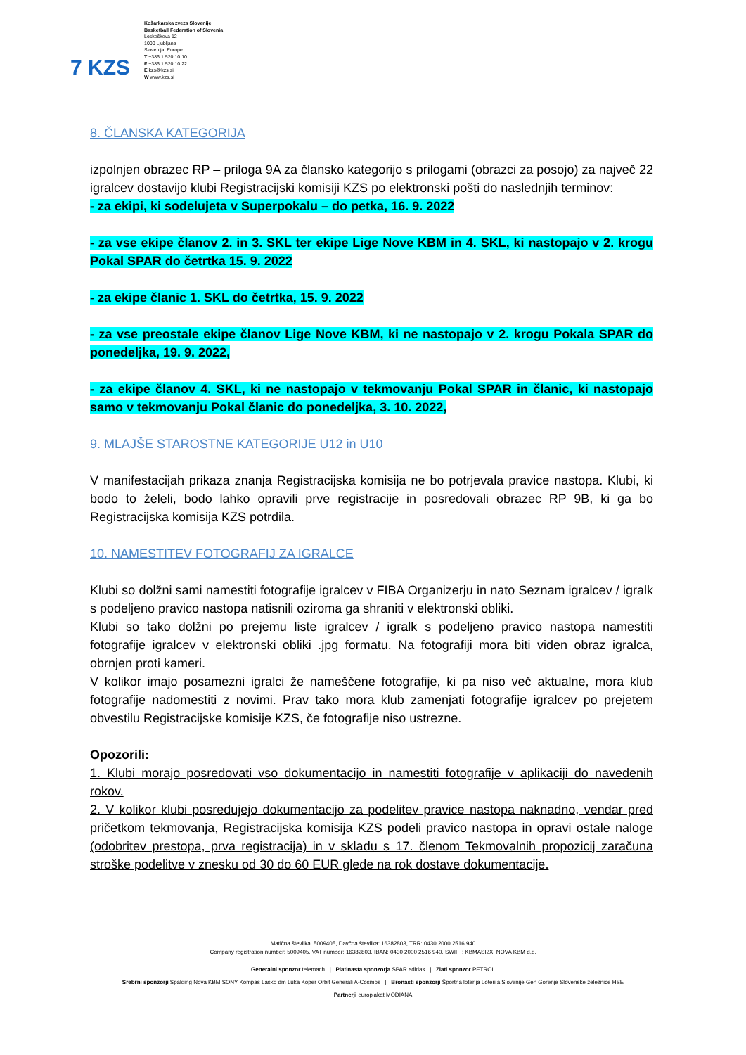7 KZS
Košarkarska zveza Slovenije
Basketball Federation of Slovenia
Leskoškova 12
1000 Ljubljana
Slovenija, Europe
T +386 1 520 10 10
F +386 1 520 10 22
E kzs@kzs.si
W www.kzs.si
8. ČLANSKA KATEGORIJA
izpolnjen obrazec RP – priloga 9A za člansko kategorijo s prilogami (obrazci za posojo) za največ 22 igralcev dostavijo klubi Registracijski komisiji KZS po elektronski pošti do naslednjih terminov:
- za ekipi, ki sodelujeta v Superpokalu – do petka, 16. 9. 2022
- za vse ekipe članov 2. in 3. SKL ter ekipe Lige Nove KBM in 4. SKL, ki nastopajo v 2. krogu Pokal SPAR do četrtka 15. 9. 2022
- za ekipe članic 1. SKL do četrtka, 15. 9. 2022
- za vse preostale ekipe članov Lige Nove KBM, ki ne nastopajo v 2. krogu Pokala SPAR do ponedeljka, 19. 9. 2022,
- za ekipe članov 4. SKL, ki ne nastopajo v tekmovanju Pokal SPAR in članic, ki nastopajo samo v tekmovanju Pokal članic do ponedeljka, 3. 10. 2022,
9. MLAJŠE STAROSTNE KATEGORIJE U12 in U10
V manifestacijah prikaza znanja Registracijska komisija ne bo potrjevala pravice nastopa. Klubi, ki bodo to želeli, bodo lahko opravili prve registracije in posredovali obrazec RP 9B, ki ga bo Registracijska komisija KZS potrdila.
10. NAMESTITEV FOTOGRAFIJ ZA IGRALCE
Klubi so dolžni sami namestiti fotografije igralcev v FIBA Organizerju in nato Seznam igralcev / igralk s podeljeno pravico nastopa natisnili oziroma ga shraniti v elektronski obliki.
Klubi so tako dolžni po prejemu liste igralcev / igralk s podeljeno pravico nastopa namestiti fotografije igralcev v elektronski obliki .jpg formatu. Na fotografiji mora biti viden obraz igralca, obrnjen proti kameri.
V kolikor imajo posamezni igralci že nameščene fotografije, ki pa niso več aktualne, mora klub fotografije nadomestiti z novimi. Prav tako mora klub zamenjati fotografije igralcev po prejetem obvestilu Registracijske komisije KZS, če fotografije niso ustrezne.
Opozorili:
1. Klubi morajo posredovati vso dokumentacijo in namestiti fotografije v aplikaciji do navedenih rokov.
2. V kolikor klubi posredujejo dokumentacijo za podelitev pravice nastopa naknadno, vendar pred pričetkom tekmovanja, Registracijska komisija KZS podeli pravico nastopa in opravi ostale naloge (odobritev prestopa, prva registracija) in v skladu s 17. členom Tekmovalnih propozicij zaračuna stroške podelitve v znesku od 30 do 60 EUR glede na rok dostave dokumentacije.
Matična številka: 5009405, Davčna številka: 16382803, TRR: 0430 2000 2516 940
Company registration number: 5009405, VAT number: 16382803, IBAN: 0430 2000 2516 940, SWIFT: KBMASI2X, NOVA KBM d.d.
Generalni sponzor telemach | Platinasta sponzorja SPAR adidas | Zlati sponzor PETROL
Srebrni sponzorji Spalding Nova KBM SONY Kompas Laško dm Luka Koper Orbit Generali A-Cosmos | Bronasti sponzorji Športna loterija Loterija Slovenije Gen Gorenje Slovenske železnice HSE
Partnerji europlakat MODIANA